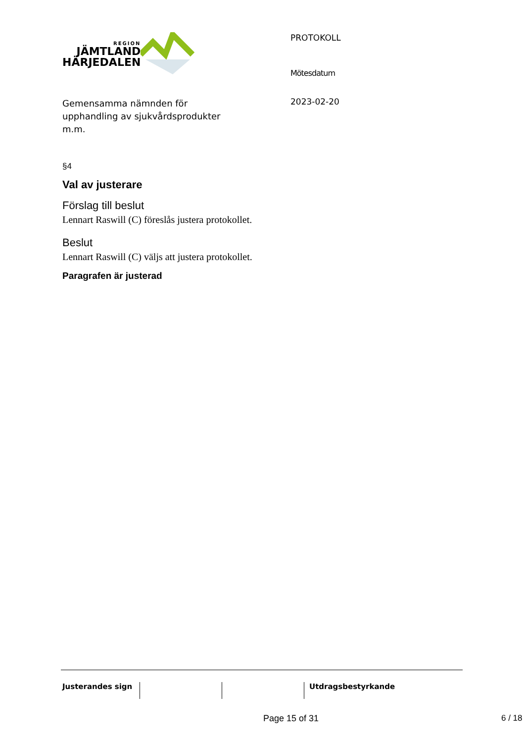REGION
JÄMTLAND
HÄRJEDALEN
PROTOKOLL
Mötesdatum
2023-02-20
Gemensamma nämnden för
upphandling av sjukvårdsprodukter
m.m.
§4
Val av justerare
Förslag till beslut
Lennart Raswill (C) föreslås justera protokollet.
Beslut
Lennart Raswill (C) väljs att justera protokollet.
Paragrafen är justerad
Justerandes sign Utdragsbestyrkande
Page 15 of 31 6 / 18